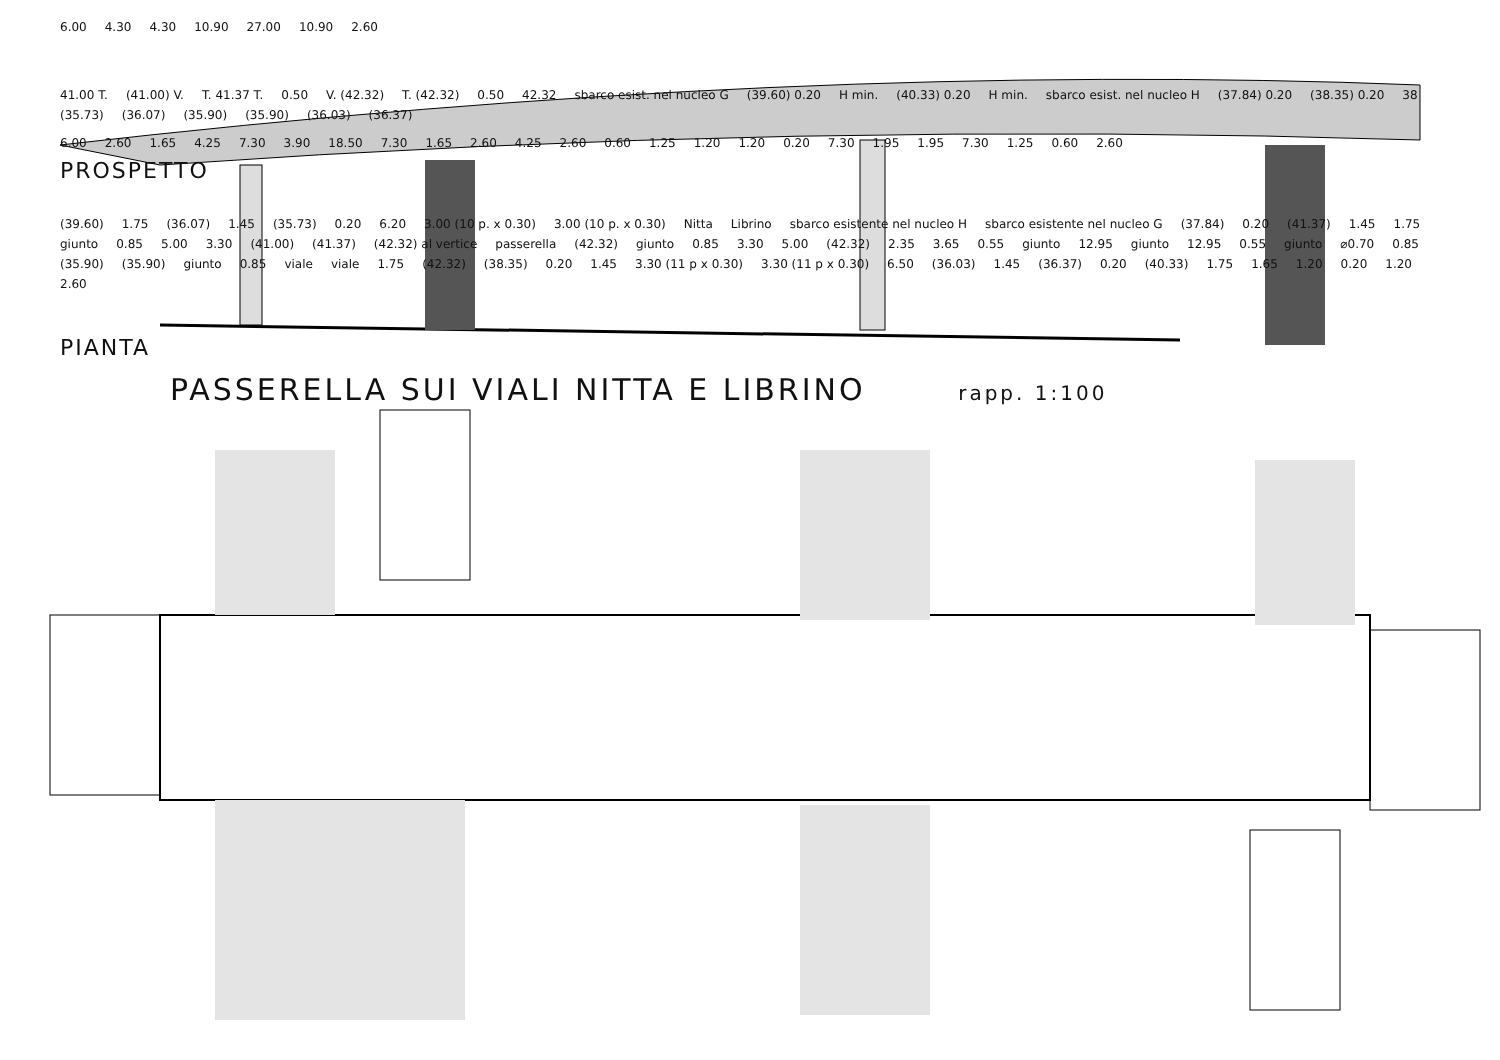6.00 4.30 4.30 10.90 27.00 10.90 2.60
41.00 T. (41.00) V. T. 41.37 T. 0.50 V. (42.32) T. (42.32) 0.50 42.32 sbarco esist. nel nucleo G (39.60) 0.20 H min. (40.33) 0.20 H min. sbarco esist. nel nucleo H (37.84) 0.20 (38.35) 0.20 38 (35.73) (36.07) (35.90) (35.90) (36.03) (36.37)
6.00 2.60 1.65 4.25 7.30 3.90 18.50 7.30 1.65 2.60 4.25 2.60 0.60 1.25 1.20 1.20 0.20 7.30 1.95 1.95 7.30 1.25 0.60 2.60
PROSPETTO
(39.60) 1.75 (36.07) 1.45 (35.73) 0.20 6.20 3.00 (10 p. x 0.30) 3.00 (10 p. x 0.30) Nitta Librino sbarco esistente nel nucleo H sbarco esistente nel nucleo G (37.84) 0.20 (41.37) 1.45 1.75 giunto 0.85 5.00 3.30 (41.00) (41.37) (42.32) al vertice passerella (42.32) giunto 0.85 3.30 5.00 (42.32) 2.35 3.65 0.55 giunto 12.95 giunto 12.95 0.55 giunto ⌀0.70 0.85 (35.90) (35.90) giunto 0.85 viale viale 1.75 (42.32) (38.35) 0.20 1.45 3.30 (11 p x 0.30) 3.30 (11 p x 0.30) 6.50 (36.03) 1.45 (36.37) 0.20 (40.33) 1.75 1.65 1.20 0.20 1.20 2.60
PIANTA
PASSERELLA SUI VIALI NITTA E LIBRINO rapp. 1:100